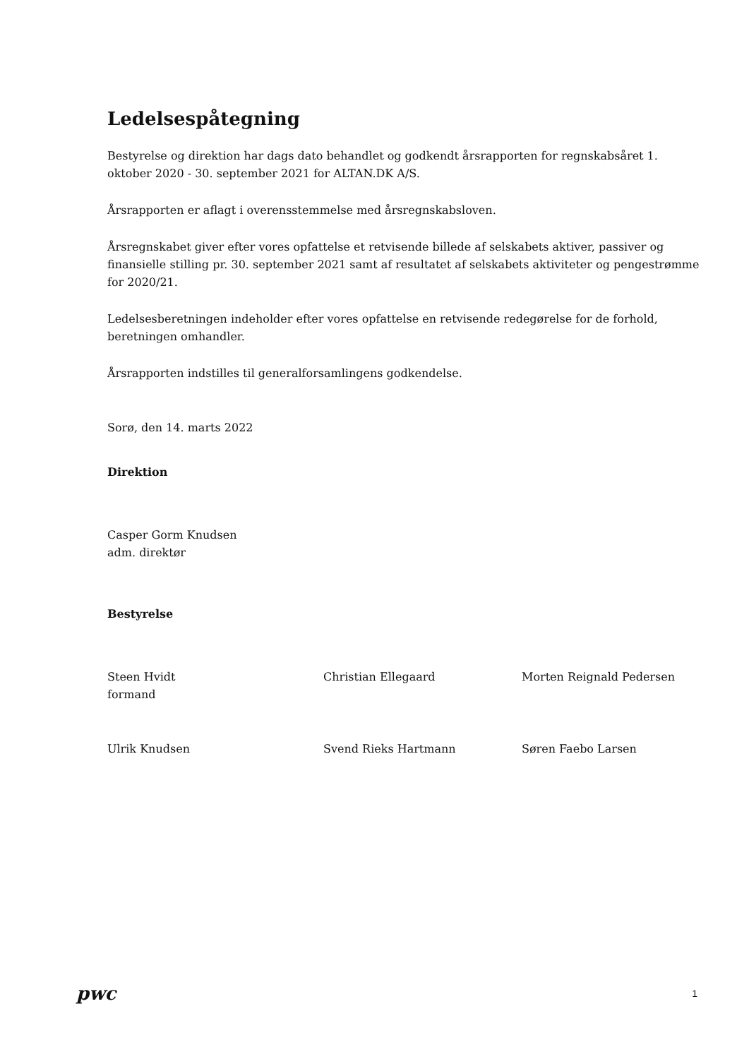Ledelsespåtegning
Bestyrelse og direktion har dags dato behandlet og godkendt årsrapporten for regnskabsåret 1. oktober 2020 - 30. september 2021 for ALTAN.DK A/S.
Årsrapporten er aflagt i overensstemmelse med årsregnskabsloven.
Årsregnskabet giver efter vores opfattelse et retvisende billede af selskabets aktiver, passiver og finansielle stilling pr. 30. september 2021 samt af resultatet af selskabets aktiviteter og pengestrømme for 2020/21.
Ledelsesberetningen indeholder efter vores opfattelse en retvisende redegørelse for de forhold, beretningen omhandler.
Årsrapporten indstilles til generalforsamlingens godkendelse.
Sorø, den 14. marts 2022
Direktion
Casper Gorm Knudsen
adm. direktør
Bestyrelse
Steen Hvidt
formand
Christian Ellegaard Morten Reignald Pedersen
Ulrik Knudsen Svend Rieks Hartmann Søren Faebo Larsen
pwc
1